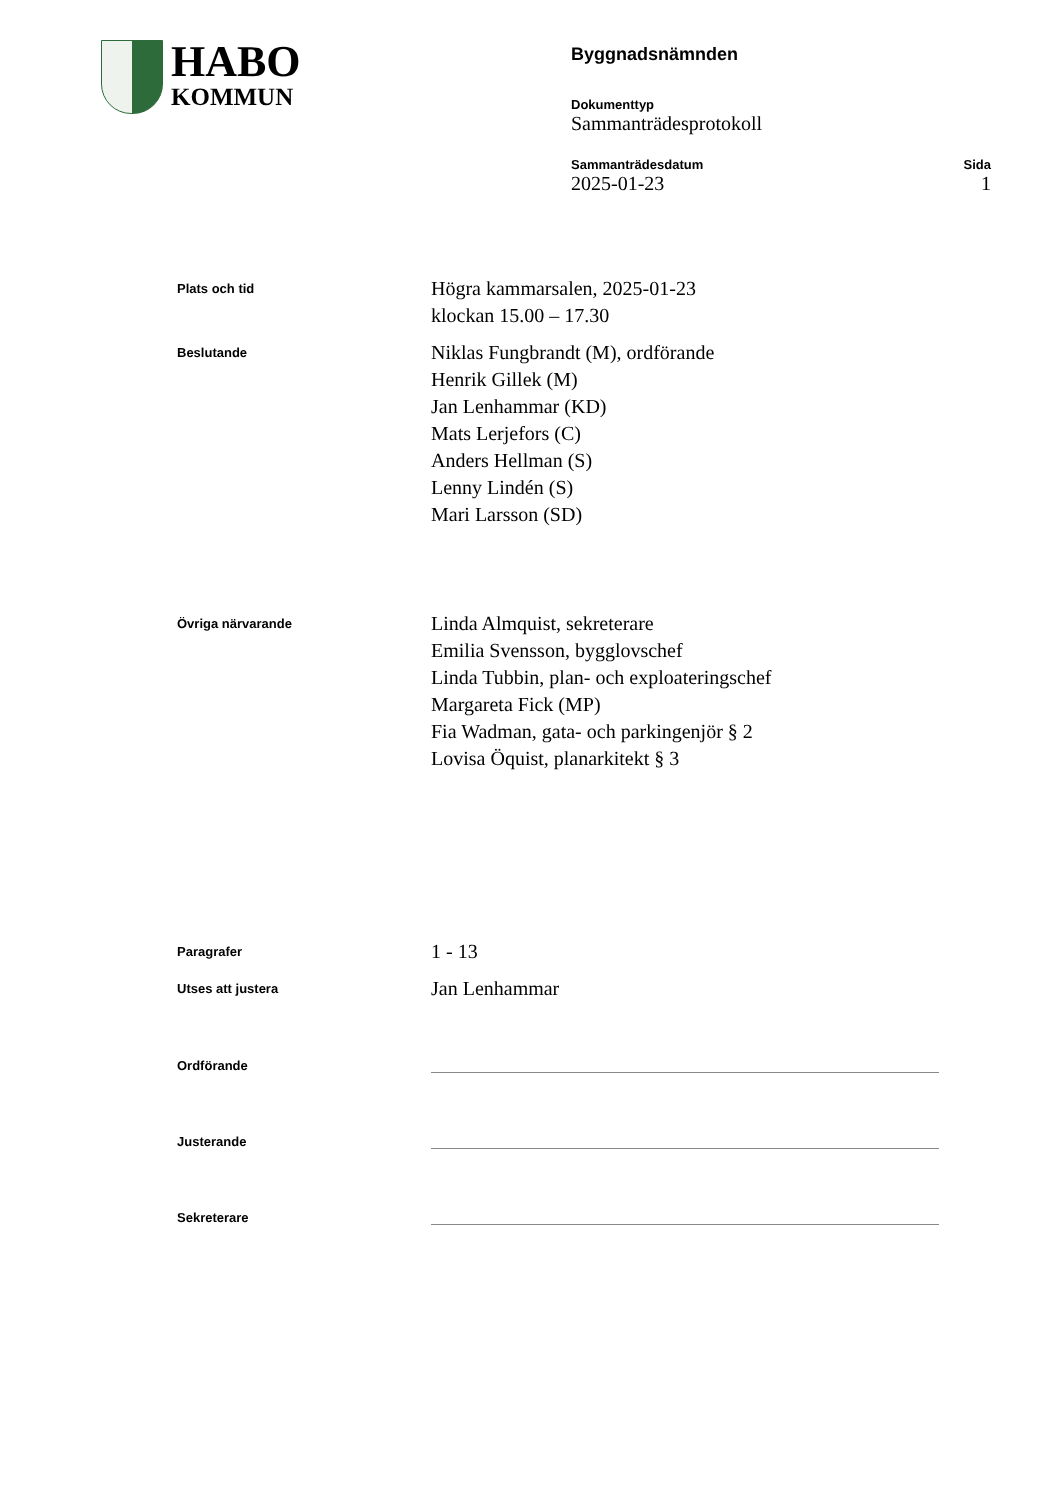HABO
KOMMUN
Byggnadsnämnden
Dokumenttyp
Sammanträdesprotokoll
Sammanträdesdatum
2025-01-23
Sida
1
Plats och tid
Högra kammarsalen, 2025-01-23
klockan 15.00 – 17.30
Beslutande
Niklas Fungbrandt (M), ordförande
Henrik Gillek (M)
Jan Lenhammar (KD)
Mats Lerjefors (C)
Anders Hellman (S)
Lenny Lindén (S)
Mari Larsson (SD)
Övriga närvarande
Linda Almquist, sekreterare
Emilia Svensson, bygglovschef
Linda Tubbin, plan- och exploateringschef
Margareta Fick (MP)
Fia Wadman, gata- och parkingenjör § 2
Lovisa Öquist, planarkitekt § 3
Paragrafer
1 - 13
Utses att justera
Jan Lenhammar
Ordförande
Justerande
Sekreterare